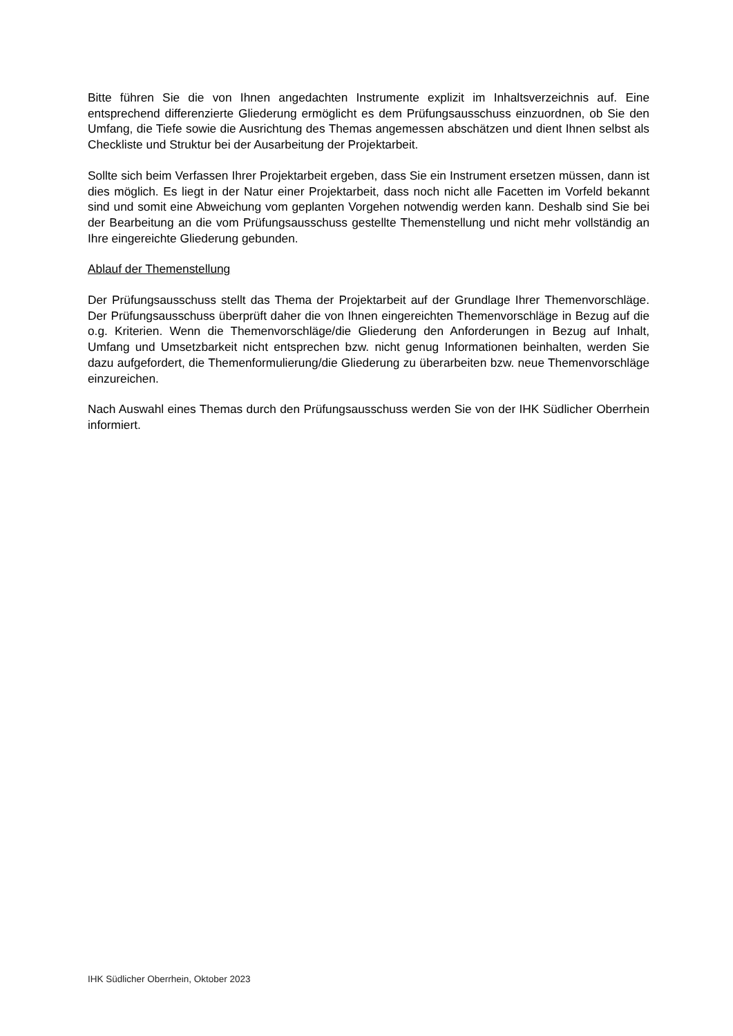Bitte führen Sie die von Ihnen angedachten Instrumente explizit im Inhaltsverzeichnis auf. Eine entsprechend differenzierte Gliederung ermöglicht es dem Prüfungsausschuss einzuordnen, ob Sie den Umfang, die Tiefe sowie die Ausrichtung des Themas angemessen abschätzen und dient Ihnen selbst als Checkliste und Struktur bei der Ausarbeitung der Projektarbeit.
Sollte sich beim Verfassen Ihrer Projektarbeit ergeben, dass Sie ein Instrument ersetzen müssen, dann ist dies möglich. Es liegt in der Natur einer Projektarbeit, dass noch nicht alle Facetten im Vorfeld bekannt sind und somit eine Abweichung vom geplanten Vorgehen notwendig werden kann. Deshalb sind Sie bei der Bearbeitung an die vom Prüfungsausschuss gestellte Themenstellung und nicht mehr vollständig an Ihre eingereichte Gliederung gebunden.
Ablauf der Themenstellung
Der Prüfungsausschuss stellt das Thema der Projektarbeit auf der Grundlage Ihrer Themenvorschläge. Der Prüfungsausschuss überprüft daher die von Ihnen eingereichten Themenvorschläge in Bezug auf die o.g. Kriterien. Wenn die Themenvorschläge/die Gliederung den Anforderungen in Bezug auf Inhalt, Umfang und Umsetzbarkeit nicht entsprechen bzw. nicht genug Informationen beinhalten, werden Sie dazu aufgefordert, die Themenformulierung/die Gliederung zu überarbeiten bzw. neue Themenvorschläge einzureichen.
Nach Auswahl eines Themas durch den Prüfungsausschuss werden Sie von der IHK Südlicher Oberrhein informiert.
IHK Südlicher Oberrhein, Oktober 2023